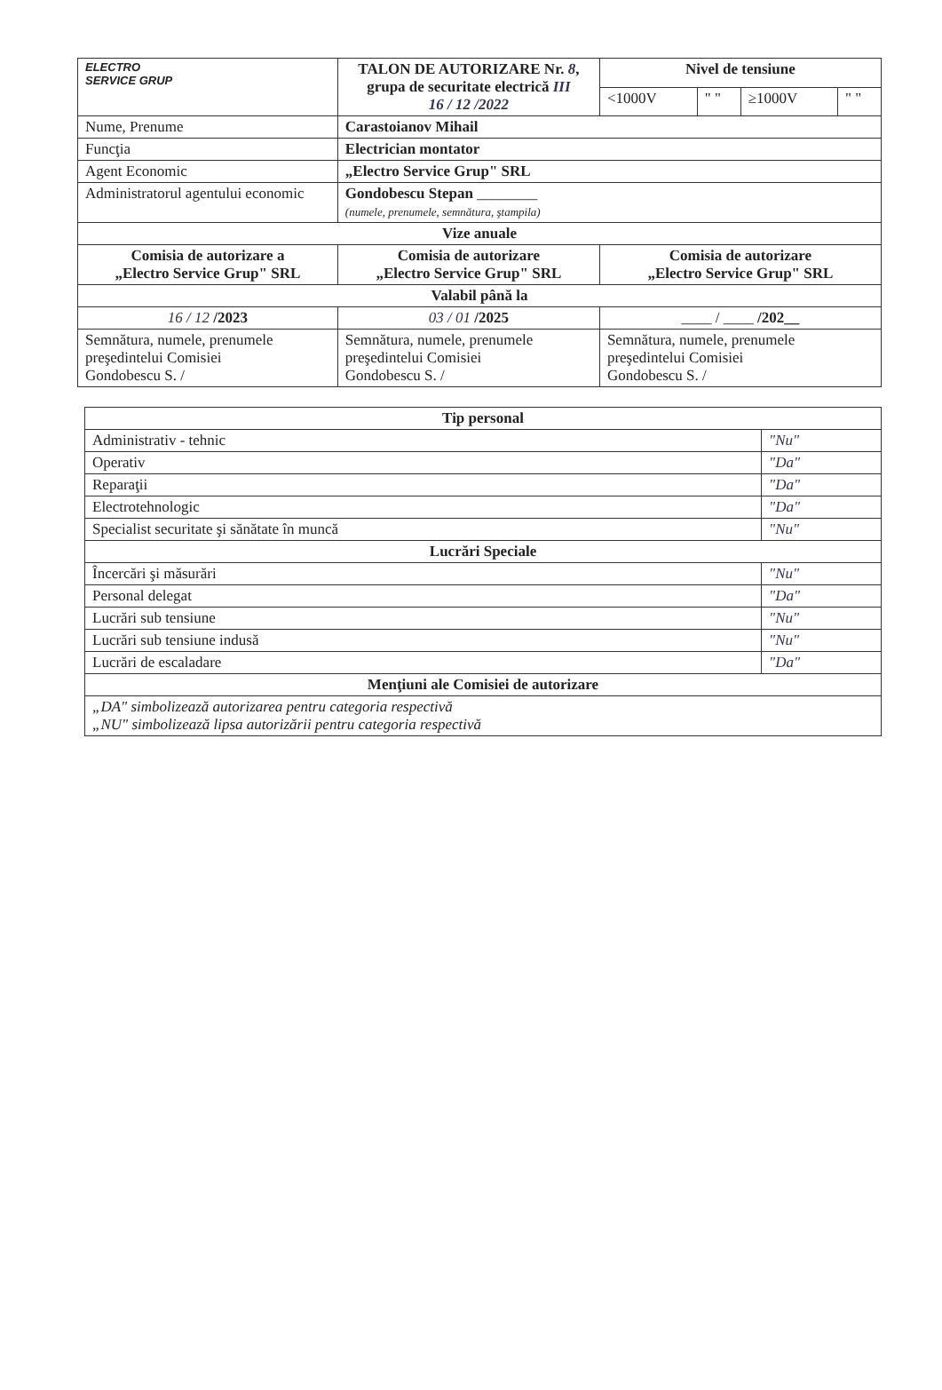| ELECTRO SERVICE GRUP | TALON DE AUTORIZARE Nr. 8 , grupa de securitate electrică III 16 / 12 /2022 | | Nivel de tensiune | | | |
| | | | <1000V | " " | ≥1000V | " " |
| Nume, Prenume | | Carastoianov Mihail | | | | |
| Funcţia | | Electrician montator | | | | |
| Agent Economic | | „Electro Service Grup" SRL | | | | |
| Administratorul agentului economic | | Gondobescu Stepan ________ (numele, prenumele, semnătura, ştampila) | | | | |
| Vize anuale | | | | | | |
| Comisia de autorizare a „Electro Service Grup" SRL | | Comisia de autorizare „Electro Service Grup" SRL | Comisia de autorizare „Electro Service Grup" SRL | | | |
| Valabil până la | | | | | | |
| 16 / 12 /2023 | | 03 / 01 /2025 | ____ / ____ /202__ | | | |
| Semnătura, numele, prenumele preşedintelui Comisiei Gondobescu S. / | | Semnătura, numele, prenumele preşedintelui Comisiei Gondobescu S. / | Semnătura, numele, prenumele preşedintelui Comisiei Gondobescu S. / | | | |
| Tip personal | |
| --- | --- |
| Administrativ - tehnic | "Nu" |
| Operativ | "Da" |
| Reparaţii | "Da" |
| Electrotehnologic | "Da" |
| Specialist securitate şi sănătate în muncă | "Nu" |
| Lucrări Speciale | |
| Încercări şi măsurări | "Nu" |
| Personal delegat | "Da" |
| Lucrări sub tensiune | "Nu" |
| Lucrări sub tensiune indusă | "Nu" |
| Lucrări de escaladare | "Da" |
| Menţiuni ale Comisiei de autorizare | |
| „DA" simbolizează autorizarea pentru categoria respectivă „NU" simbolizează lipsa autorizării pentru categoria respectivă | |